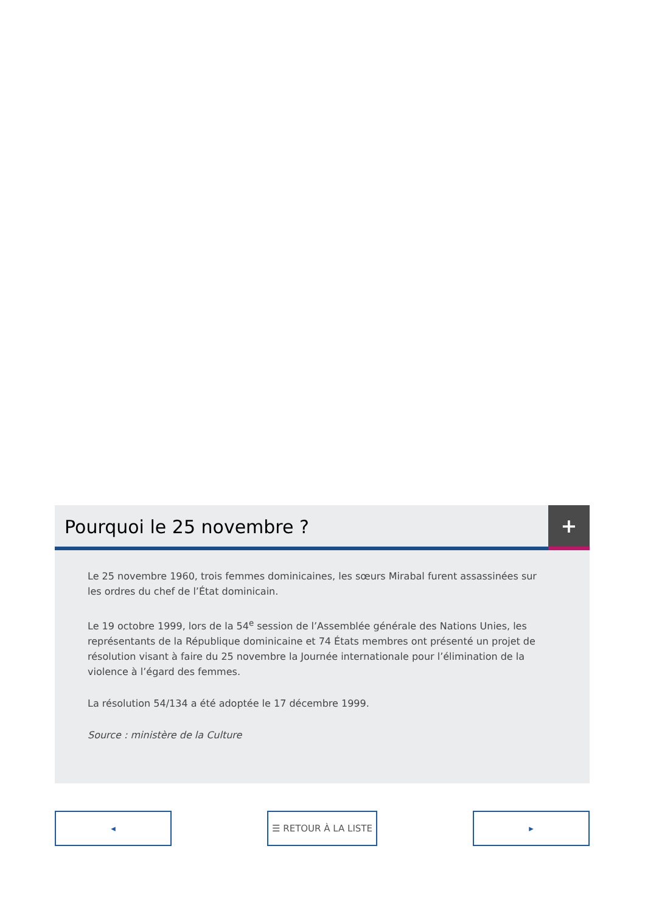Pourquoi le 25 novembre ?
+
Le 25 novembre 1960, trois femmes dominicaines, les sœurs Mirabal furent assassinées sur les ordres du chef de l’État dominicain.
Le 19 octobre 1999, lors de la 54<sup>e</sup> session de l’Assemblée générale des Nations Unies, les représentants de la République dominicaine et 74 États membres ont présenté un projet de résolution visant à faire du 25 novembre la Journée internationale pour l’élimination de la violence à l’égard des femmes.
La résolution 54/134 a été adoptée le 17 décembre 1999.
Source : ministère de la Culture
◂ ☰ RETOUR À LA LISTE ▸